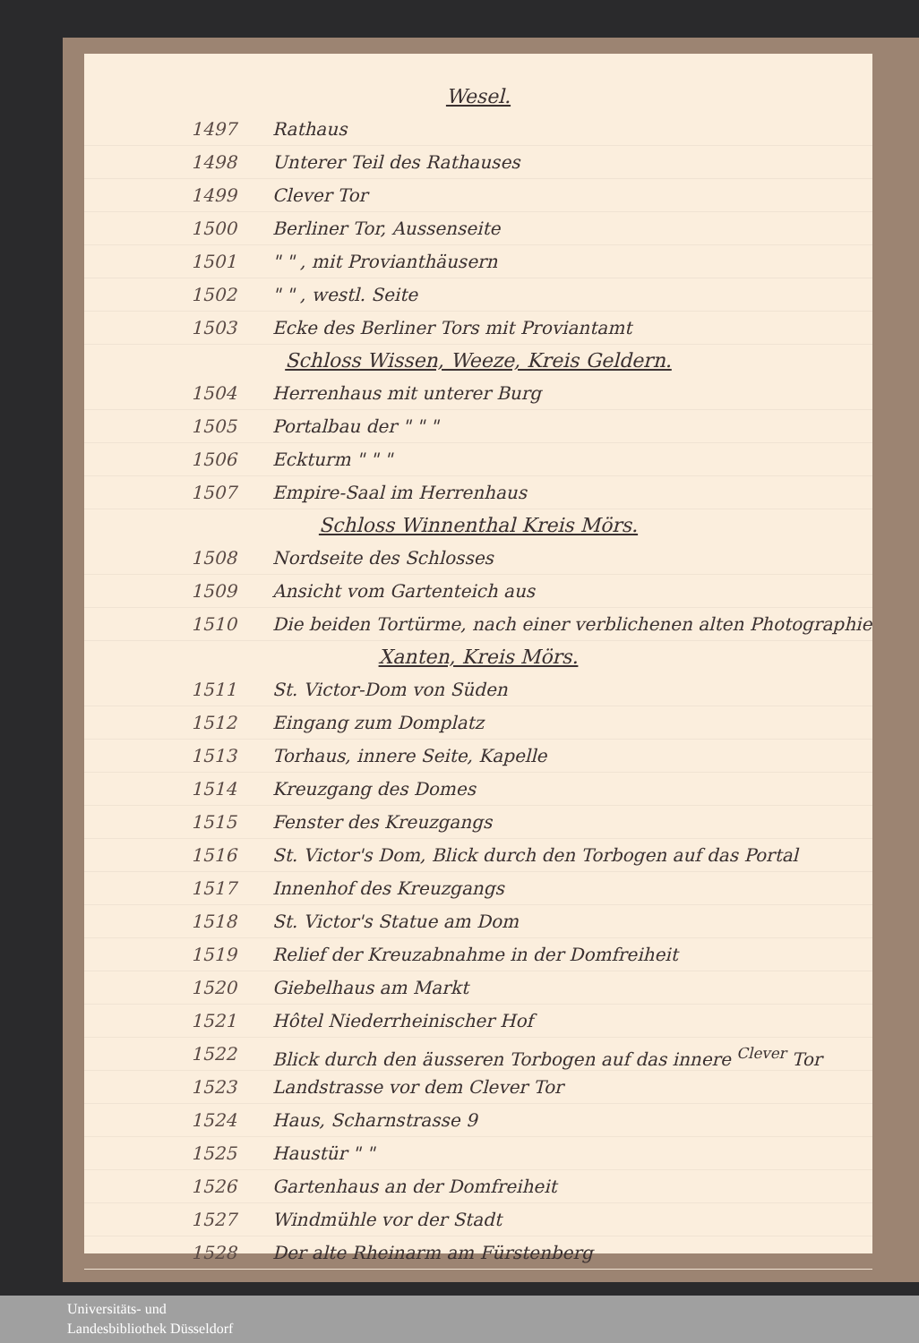Wesel.
1497 Rathaus
1498 Unterer Teil des Rathauses
1499 Clever Tor
1500 Berliner Tor, Aussenseite
1501 " " , mit Proviant­häusern
1502 " " , westl. Seite
1503 Ecke des Berliner Tors mit Proviantamt
Schloss Wissen, Weeze, Kreis Geldern.
1504 Herrenhaus mit unterer Burg
1505 Portalbau der " " "
1506 Eckturm " " "
1507 Empire-Saal im Herrenhaus
Schloss Winnenthal Kreis Mörs.
1508 Nordseite des Schlosses
1509 Ansicht vom Gartenteich aus
1510 Die beiden Tortürme, nach einer verblichenen alten Photographie
Xanten, Kreis Mörs.
1511 St. Victor-Dom von Süden
1512 Eingang zum Domplatz
1513 Torhaus, innere Seite, Kapelle
1514 Kreuzgang des Domes
1515 Fenster des Kreuzgangs
1516 St. Victor's Dom, Blick durch den Torbogen auf das Portal
1517 Innenhof des Kreuzgangs
1518 St. Victor's Statue am Dom
1519 Relief der Kreuzabnahme in der Domfreiheit
1520 Giebelhaus am Markt
1521 Hôtel Niederrheinischer Hof
1522 Blick durch den äusseren Torbogen auf das innere <sup>Clever</sup> Tor
1523 Landstrasse vor dem Clever Tor
1524 Haus, Scharnstrasse 9
1525 Haustür " "
1526 Gartenhaus an der Domfreiheit
1527 Windmühle vor der Stadt
1528 Der alte Rheinarm am Fürstenberg
Universitäts- und
Landesbibliothek Düsseldorf